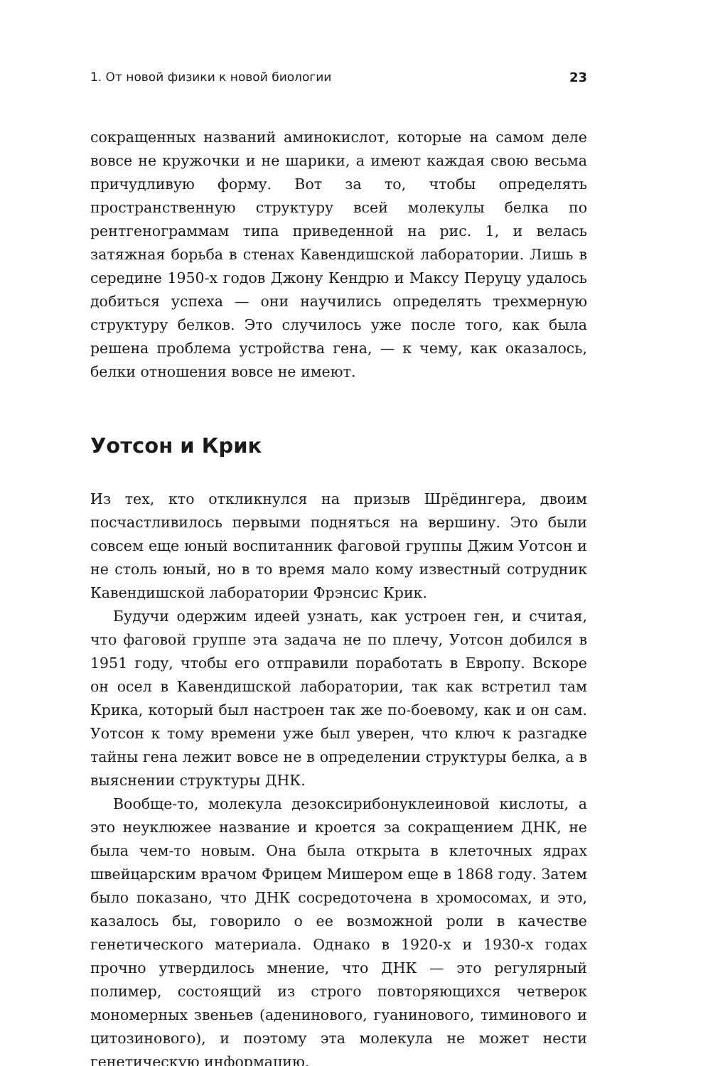1. От новой физики к новой биологии 23
сокращенных названий аминокислот, которые на самом деле вовсе не кружочки и не шарики, а имеют каждая свою весьма причудливую форму. Вот за то, чтобы определять пространственную структуру всей молекулы белка по рентгенограммам типа приведенной на рис. 1, и велась затяжная борьба в стенах Кавендишской лаборатории. Лишь в середине 1950-х годов Джону Кендрю и Максу Перуцу удалось добиться успеха — они научились определять трехмерную структуру белков. Это случилось уже после того, как была решена проблема устройства гена, — к чему, как оказалось, белки отношения вовсе не имеют.
Уотсон и Крик
Из тех, кто откликнулся на призыв Шрёдингера, двоим посчастливилось первыми подняться на вершину. Это были совсем еще юный воспитанник фаговой группы Джим Уотсон и не столь юный, но в то время мало кому известный сотрудник Кавендишской лаборатории Фрэнсис Крик.
Будучи одержим идеей узнать, как устроен ген, и считая, что фаговой группе эта задача не по плечу, Уотсон добился в 1951 году, чтобы его отправили поработать в Европу. Вскоре он осел в Кавендишской лаборатории, так как встретил там Крика, который был настроен так же по-боевому, как и он сам. Уотсон к тому времени уже был уверен, что ключ к разгадке тайны гена лежит вовсе не в определении структуры белка, а в выяснении структуры ДНК.
Вообще-то, молекула дезоксирибонуклеиновой кислоты, а это неуклюжее название и кроется за сокращением ДНК, не была чем-то новым. Она была открыта в клеточных ядрах швейцарским врачом Фрицем Мишером еще в 1868 году. Затем было показано, что ДНК сосредоточена в хромосомах, и это, казалось бы, говорило о ее возможной роли в качестве генетического материала. Однако в 1920-х и 1930-х годах прочно утвердилось мнение, что ДНК — это регулярный полимер, состоящий из строго повторяющихся четверок мономерных звеньев (аденинового, гуанинового, тиминового и цитозинового), и поэтому эта молекула не может нести генетическую информацию.